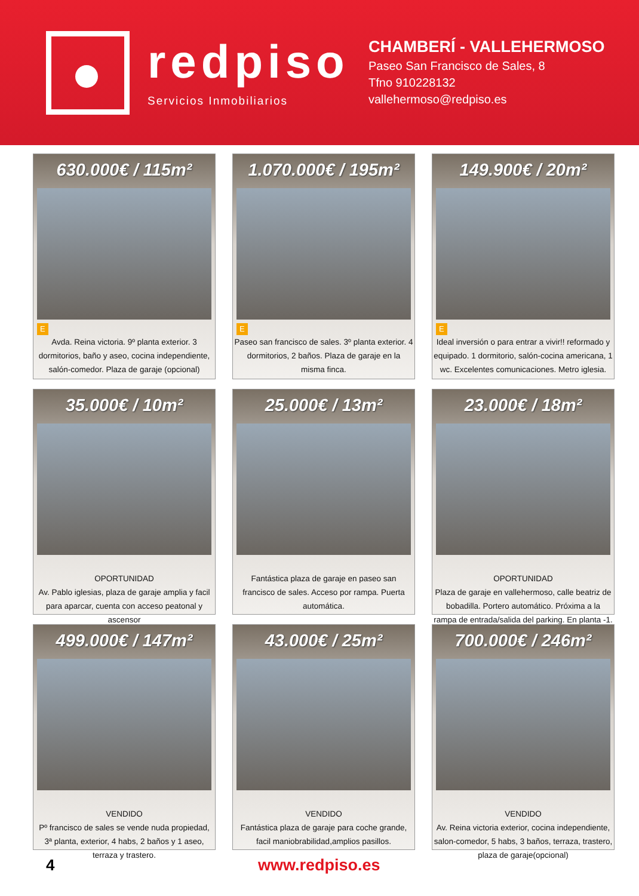redpiso
Servicios Inmobiliarios
CHAMBERÍ - VALLEHERMOSO
Paseo San Francisco de Sales, 8
Tfno 910228132
vallehermoso@redpiso.es
630.000€ / 115m²
E
Avda. Reina victoria. 9º planta exterior. 3 dormitorios, baño y aseo, cocina independiente, salón-comedor. Plaza de garaje (opcional)
1.070.000€ / 195m²
E
Paseo san francisco de sales. 3º planta exterior. 4 dormitorios, 2 baños. Plaza de garaje en la misma finca.
149.900€ / 20m²
E
Ideal inversión o para entrar a vivir!! reformado y equipado. 1 dormitorio, salón-cocina americana, 1 wc. Excelentes comunicaciones. Metro iglesia.
35.000€ / 10m²
OPORTUNIDAD
Av. Pablo iglesias, plaza de garaje amplia y facil para aparcar, cuenta con acceso peatonal y ascensor
25.000€ / 13m²
Fantástica plaza de garaje en paseo san francisco de sales. Acceso por rampa. Puerta automática.
23.000€ / 18m²
OPORTUNIDAD
Plaza de garaje en vallehermoso, calle beatriz de bobadilla. Portero automático. Próxima a la rampa de entrada/salida del parking. En planta -1.
499.000€ / 147m²
VENDIDO
Pº francisco de sales se vende nuda propiedad, 3ª planta, exterior, 4 habs, 2 baños y 1 aseo, terraza y trastero.
43.000€ / 25m²
VENDIDO
Fantástica plaza de garaje para coche grande, facil maniobrabilidad,amplios pasillos.
700.000€ / 246m²
VENDIDO
Av. Reina victoria exterior, cocina independiente, salon-comedor, 5 habs, 3 baños, terraza, trastero, plaza de garaje(opcional)
4 www.redpiso.es